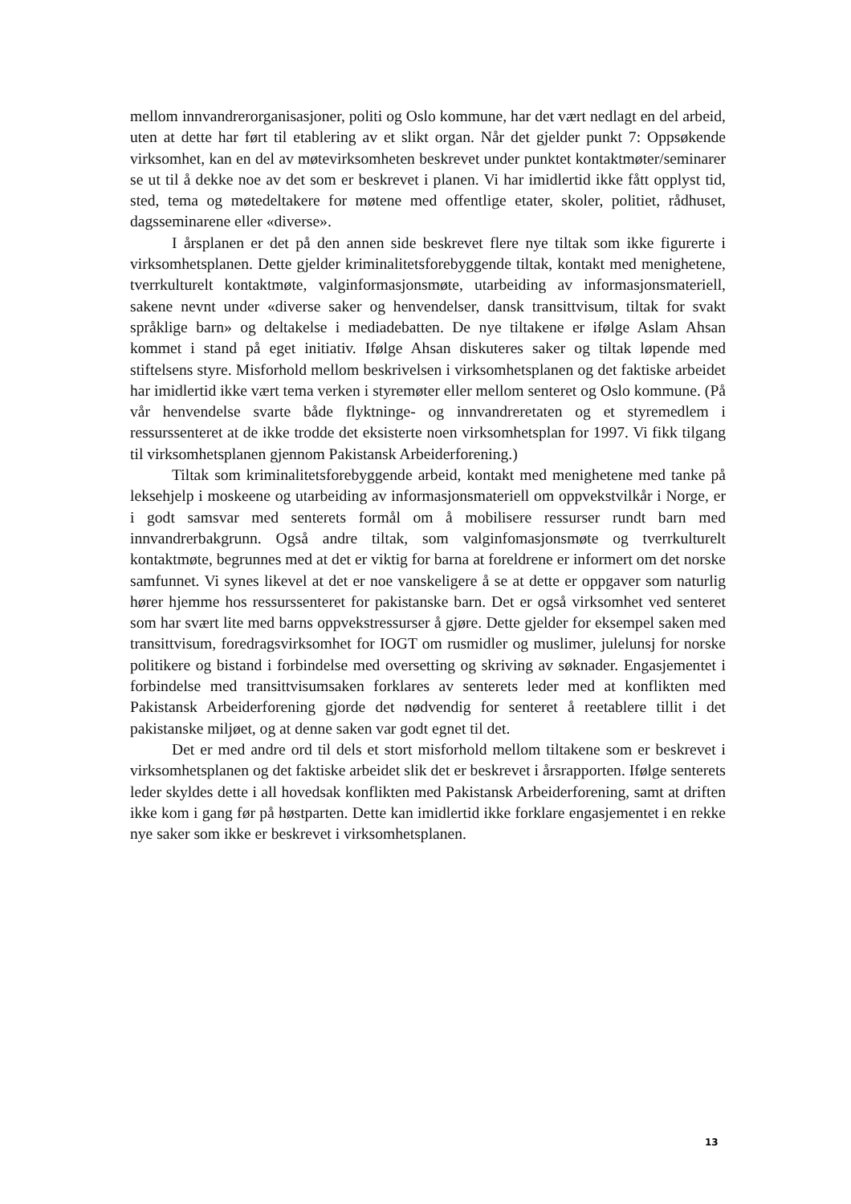mellom innvandrerorganisasjoner, politi og Oslo kommune, har det vært nedlagt en del arbeid, uten at dette har ført til etablering av et slikt organ. Når det gjelder punkt 7: Oppsøkende virksomhet, kan en del av møtevirksomheten beskrevet under punktet kontaktmøter/seminarer se ut til å dekke noe av det som er beskrevet i planen. Vi har imidlertid ikke fått opplyst tid, sted, tema og møtedeltakere for møtene med offentlige etater, skoler, politiet, rådhuset, dagsseminarene eller «diverse».
I årsplanen er det på den annen side beskrevet flere nye tiltak som ikke figurerte i virksomhetsplanen. Dette gjelder kriminalitetsforebyggende tiltak, kontakt med menighetene, tverrkulturelt kontaktmøte, valginformasjonsmøte, utarbeiding av informasjonsmateriell, sakene nevnt under «diverse saker og henvendelser, dansk transittvisum, tiltak for svakt språklige barn» og deltakelse i mediadebatten. De nye tiltakene er ifølge Aslam Ahsan kommet i stand på eget initiativ. Ifølge Ahsan diskuteres saker og tiltak løpende med stiftelsens styre. Misforhold mellom beskrivelsen i virksomhetsplanen og det faktiske arbeidet har imidlertid ikke vært tema verken i styremøter eller mellom senteret og Oslo kommune. (På vår henvendelse svarte både flyktninge- og innvandreretaten og et styremedlem i ressurssenteret at de ikke trodde det eksisterte noen virksomhetsplan for 1997. Vi fikk tilgang til virksomhetsplanen gjennom Pakistansk Arbeiderforening.)
Tiltak som kriminalitetsforebyggende arbeid, kontakt med menighetene med tanke på leksehjelp i moskeene og utarbeiding av informasjonsmateriell om oppvekstvilkår i Norge, er i godt samsvar med senterets formål om å mobilisere ressurser rundt barn med innvandrerbakgrunn. Også andre tiltak, som valginfomasjonsmøte og tverrkulturelt kontaktmøte, begrunnes med at det er viktig for barna at foreldrene er informert om det norske samfunnet. Vi synes likevel at det er noe vanskeligere å se at dette er oppgaver som naturlig hører hjemme hos ressurssenteret for pakistanske barn. Det er også virksomhet ved senteret som har svært lite med barns oppvekstressurser å gjøre. Dette gjelder for eksempel saken med transittvisum, foredragsvirksomhet for IOGT om rusmidler og muslimer, julelunsj for norske politikere og bistand i forbindelse med oversetting og skriving av søknader. Engasjementet i forbindelse med transittvisumsaken forklares av senterets leder med at konflikten med Pakistansk Arbeiderforening gjorde det nødvendig for senteret å reetablere tillit i det pakistanske miljøet, og at denne saken var godt egnet til det.
Det er med andre ord til dels et stort misforhold mellom tiltakene som er beskrevet i virksomhetsplanen og det faktiske arbeidet slik det er beskrevet i årsrapporten. Ifølge senterets leder skyldes dette i all hovedsak konflikten med Pakistansk Arbeiderforening, samt at driften ikke kom i gang før på høstparten. Dette kan imidlertid ikke forklare engasjementet i en rekke nye saker som ikke er beskrevet i virksomhetsplanen.
13